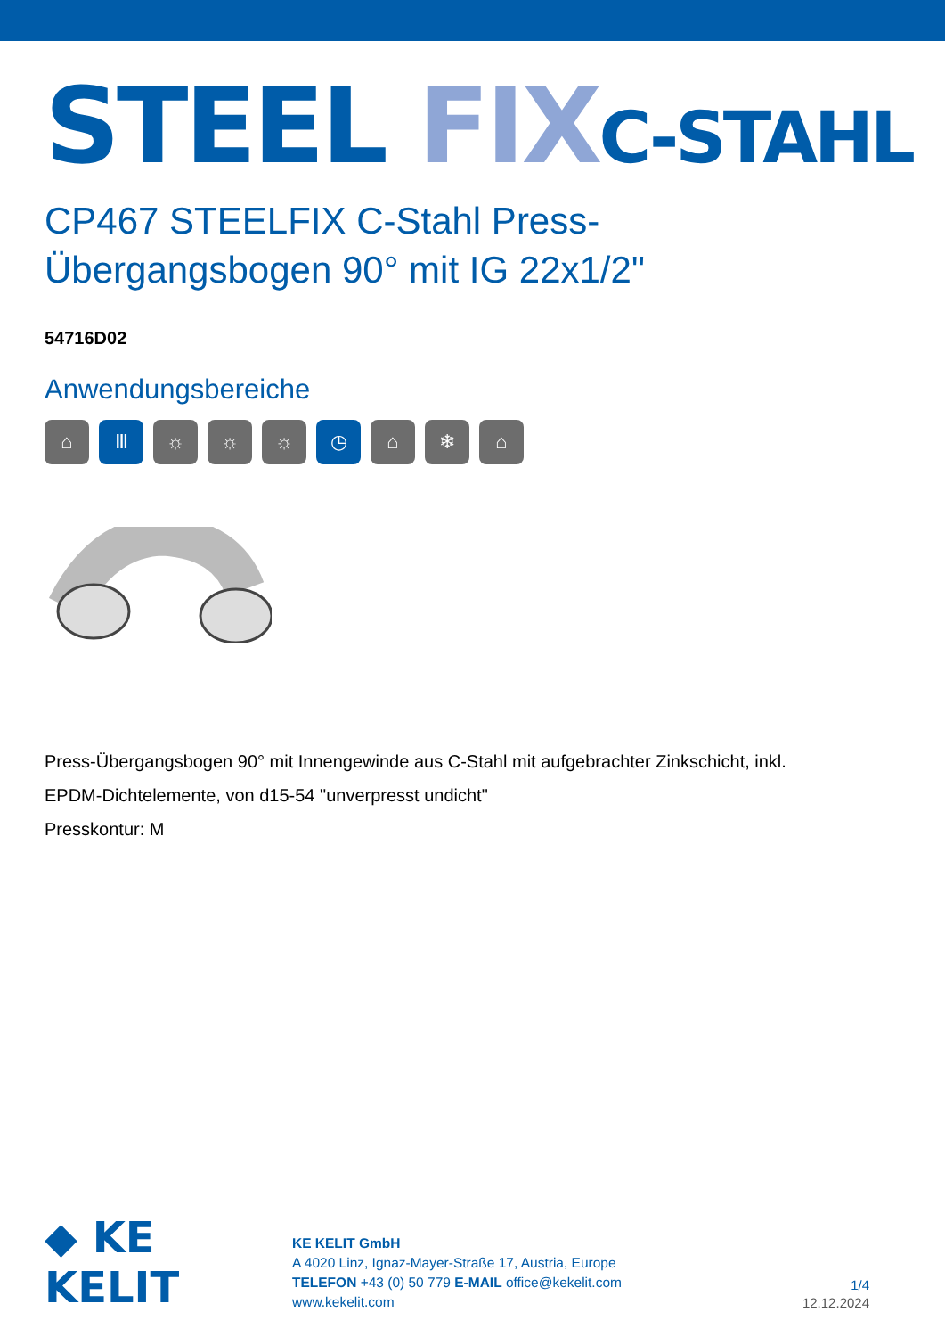STEEL FIX C-STAHL
CP467 STEELFIX C-Stahl Press-
Übergangsbogen 90° mit IG 22x1/2"
54716D02
Anwendungsbereiche
⌂ Ⅲ ☼ ☼ ☼ ◷ ⌂ ❄ ⌂
Press-Übergangsbogen 90° mit Innengewinde aus C-Stahl mit aufgebrachter Zinkschicht, inkl.
EPDM-Dichtelemente, von d15-54 "unverpresst undicht"
Presskontur: M
◆ KE KELIT
KE KELIT GmbH
A 4020 Linz, Ignaz-Mayer-Straße 17, Austria, Europe
TELEFON +43 (0) 50 779 E-MAIL office@kekelit.com
www.kekelit.com
1/4
12.12.2024